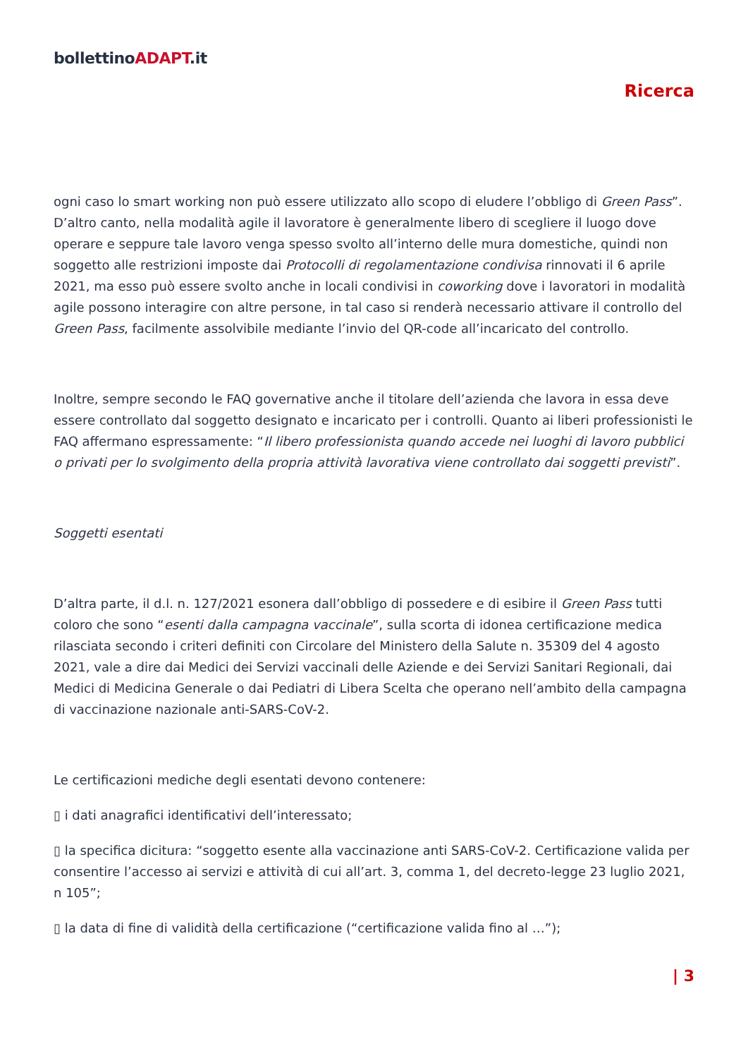bollettinoADAPT.it
Ricerca
ogni caso lo smart working non può essere utilizzato allo scopo di eludere l’obbligo di Green Pass”. D’altro canto, nella modalità agile il lavoratore è generalmente libero di scegliere il luogo dove operare e seppure tale lavoro venga spesso svolto all’interno delle mura domestiche, quindi non soggetto alle restrizioni imposte dai Protocolli di regolamentazione condivisa rinnovati il 6 aprile 2021, ma esso può essere svolto anche in locali condivisi in coworking dove i lavoratori in modalità agile possono interagire con altre persone, in tal caso si renderà necessario attivare il controllo del Green Pass, facilmente assolvibile mediante l’invio del QR-code all’incaricato del controllo.
Inoltre, sempre secondo le FAQ governative anche il titolare dell’azienda che lavora in essa deve essere controllato dal soggetto designato e incaricato per i controlli. Quanto ai liberi professionisti le FAQ affermano espressamente: “Il libero professionista quando accede nei luoghi di lavoro pubblici o privati per lo svolgimento della propria attività lavorativa viene controllato dai soggetti previsti”.
Soggetti esentati
D’altra parte, il d.l. n. 127/2021 esonera dall’obbligo di possedere e di esibire il Green Pass tutti coloro che sono “esenti dalla campagna vaccinale”, sulla scorta di idonea certificazione medica rilasciata secondo i criteri definiti con Circolare del Ministero della Salute n. 35309 del 4 agosto 2021, vale a dire dai Medici dei Servizi vaccinali delle Aziende e dei Servizi Sanitari Regionali, dai Medici di Medicina Generale o dai Pediatri di Libera Scelta che operano nell’ambito della campagna di vaccinazione nazionale anti-SARS-CoV-2.
Le certificazioni mediche degli esentati devono contenere:
▯ i dati anagrafici identificativi dell’interessato;
▯ la specifica dicitura: “soggetto esente alla vaccinazione anti SARS-CoV-2. Certificazione valida per consentire l’accesso ai servizi e attività di cui all’art. 3, comma 1, del decreto-legge 23 luglio 2021, n 105”;
▯ la data di fine di validità della certificazione (“certificazione valida fino al …”);
| 3